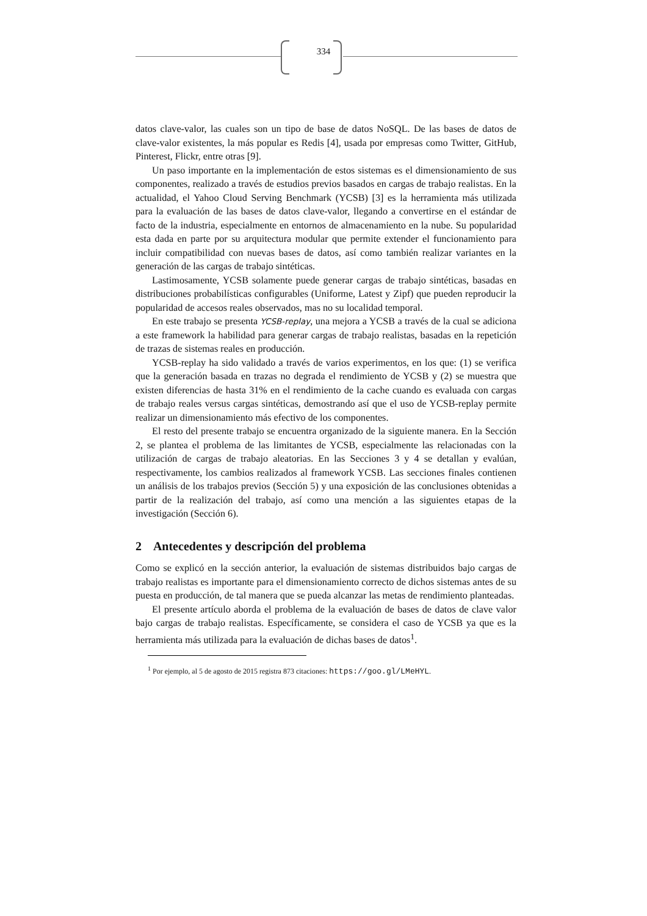334
datos clave-valor, las cuales son un tipo de base de datos NoSQL. De las bases de datos de clave-valor existentes, la más popular es Redis [4], usada por empresas como Twitter, GitHub, Pinterest, Flickr, entre otras [9].
Un paso importante en la implementación de estos sistemas es el dimensionamiento de sus componentes, realizado a través de estudios previos basados en cargas de trabajo realistas. En la actualidad, el Yahoo Cloud Serving Benchmark (YCSB) [3] es la herramienta más utilizada para la evaluación de las bases de datos clave-valor, llegando a convertirse en el estándar de facto de la industria, especialmente en entornos de almacenamiento en la nube. Su popularidad esta dada en parte por su arquitectura modular que permite extender el funcionamiento para incluir compatibilidad con nuevas bases de datos, así como también realizar variantes en la generación de las cargas de trabajo sintéticas.
Lastimosamente, YCSB solamente puede generar cargas de trabajo sintéticas, basadas en distribuciones probabilísticas configurables (Uniforme, Latest y Zipf) que pueden reproducir la popularidad de accesos reales observados, mas no su localidad temporal.
En este trabajo se presenta YCSB-replay, una mejora a YCSB a través de la cual se adiciona a este framework la habilidad para generar cargas de trabajo realistas, basadas en la repetición de trazas de sistemas reales en producción.
YCSB-replay ha sido validado a través de varios experimentos, en los que: (1) se verifica que la generación basada en trazas no degrada el rendimiento de YCSB y (2) se muestra que existen diferencias de hasta 31% en el rendimiento de la cache cuando es evaluada con cargas de trabajo reales versus cargas sintéticas, demostrando así que el uso de YCSB-replay permite realizar un dimensionamiento más efectivo de los componentes.
El resto del presente trabajo se encuentra organizado de la siguiente manera. En la Sección 2, se plantea el problema de las limitantes de YCSB, especialmente las relacionadas con la utilización de cargas de trabajo aleatorias. En las Secciones 3 y 4 se detallan y evalúan, respectivamente, los cambios realizados al framework YCSB. Las secciones finales contienen un análisis de los trabajos previos (Sección 5) y una exposición de las conclusiones obtenidas a partir de la realización del trabajo, así como una mención a las siguientes etapas de la investigación (Sección 6).
2 Antecedentes y descripción del problema
Como se explicó en la sección anterior, la evaluación de sistemas distribuidos bajo cargas de trabajo realistas es importante para el dimensionamiento correcto de dichos sistemas antes de su puesta en producción, de tal manera que se pueda alcanzar las metas de rendimiento planteadas.
El presente artículo aborda el problema de la evaluación de bases de datos de clave valor bajo cargas de trabajo realistas. Específicamente, se considera el caso de YCSB ya que es la herramienta más utilizada para la evaluación de dichas bases de datos<sup>1</sup>.
<sup>1</sup> Por ejemplo, al 5 de agosto de 2015 registra 873 citaciones: https://goo.gl/LMeHYL.